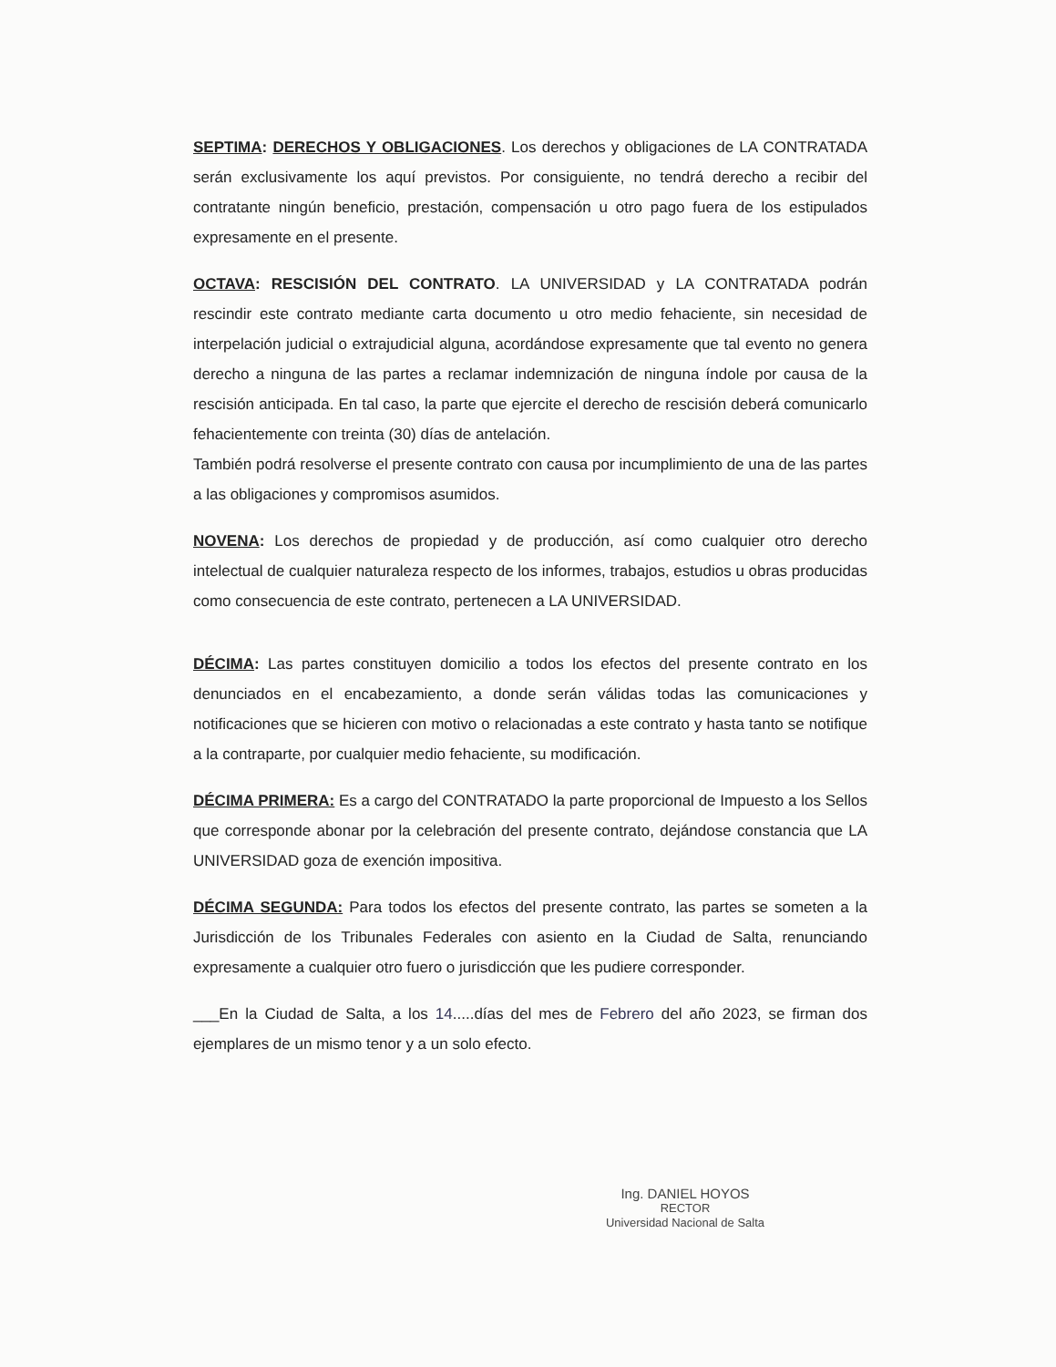SEPTIMA: DERECHOS Y OBLIGACIONES. Los derechos y obligaciones de LA CONTRATADA serán exclusivamente los aquí previstos. Por consiguiente, no tendrá derecho a recibir del contratante ningún beneficio, prestación, compensación u otro pago fuera de los estipulados expresamente en el presente.
OCTAVA: RESCISIÓN DEL CONTRATO. LA UNIVERSIDAD y LA CONTRATADA podrán rescindir este contrato mediante carta documento u otro medio fehaciente, sin necesidad de interpelación judicial o extrajudicial alguna, acordándose expresamente que tal evento no genera derecho a ninguna de las partes a reclamar indemnización de ninguna índole por causa de la rescisión anticipada. En tal caso, la parte que ejercite el derecho de rescisión deberá comunicarlo fehacientemente con treinta (30) días de antelación.
También podrá resolverse el presente contrato con causa por incumplimiento de una de las partes a las obligaciones y compromisos asumidos.
NOVENA: Los derechos de propiedad y de producción, así como cualquier otro derecho intelectual de cualquier naturaleza respecto de los informes, trabajos, estudios u obras producidas como consecuencia de este contrato, pertenecen a LA UNIVERSIDAD.
DÉCIMA: Las partes constituyen domicilio a todos los efectos del presente contrato en los denunciados en el encabezamiento, a donde serán válidas todas las comunicaciones y notificaciones que se hicieren con motivo o relacionadas a este contrato y hasta tanto se notifique a la contraparte, por cualquier medio fehaciente, su modificación.
DÉCIMA PRIMERA: Es a cargo del CONTRATADO la parte proporcional de Impuesto a los Sellos que corresponde abonar por la celebración del presente contrato, dejándose constancia que LA UNIVERSIDAD goza de exención impositiva.
DÉCIMA SEGUNDA: Para todos los efectos del presente contrato, las partes se someten a la Jurisdicción de los Tribunales Federales con asiento en la Ciudad de Salta, renunciando expresamente a cualquier otro fuero o jurisdicción que les pudiere corresponder.
___En la Ciudad de Salta, a los 14.....días del mes de Febrero del año 2023, se firman dos ejemplares de un mismo tenor y a un solo efecto.
Ing. DANIEL HOYOS
RECTOR
Universidad Nacional de Salta